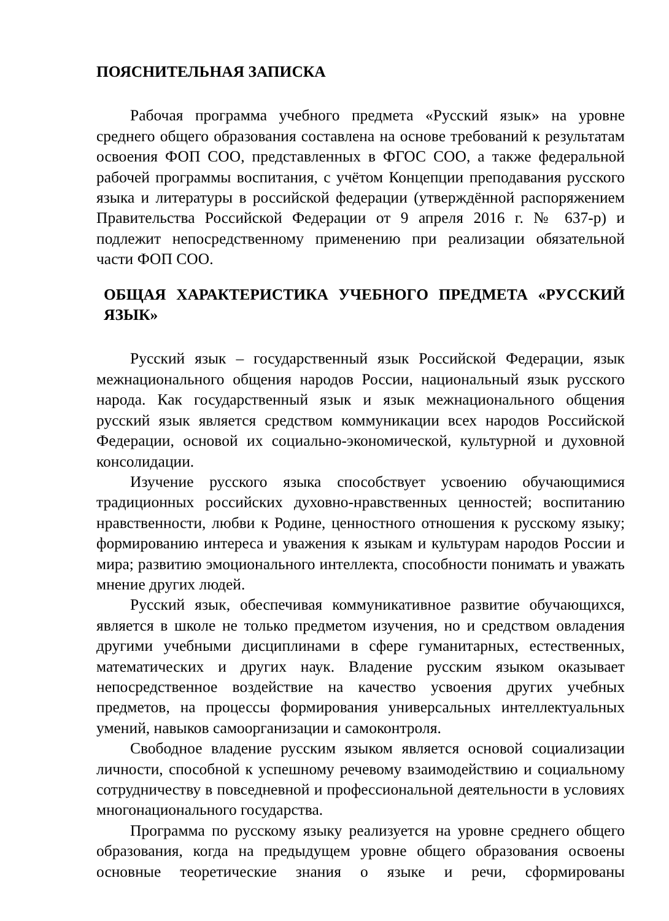ПОЯСНИТЕЛЬНАЯ ЗАПИСКА
Рабочая программа учебного предмета «Русский язык» на уровне среднего общего образования составлена на основе требований к результатам освоения ФОП СОО, представленных в ФГОС СОО, а также федеральной рабочей программы воспитания, с учётом Концепции преподавания русского языка и литературы в российской федерации (утверждённой распоряжением Правительства Российской Федерации от 9 апреля 2016 г. № 637-р) и подлежит непосредственному применению при реализации обязательной части ФОП СОО.
ОБЩАЯ ХАРАКТЕРИСТИКА УЧЕБНОГО ПРЕДМЕТА «РУССКИЙ ЯЗЫК»
Русский язык – государственный язык Российской Федерации, язык межнационального общения народов России, национальный язык русского народа. Как государственный язык и язык межнационального общения русский язык является средством коммуникации всех народов Российской Федерации, основой их социально-экономической, культурной и духовной консолидации.
Изучение русского языка способствует усвоению обучающимися традиционных российских духовно-нравственных ценностей; воспитанию нравственности, любви к Родине, ценностного отношения к русскому языку; формированию интереса и уважения к языкам и культурам народов России и мира; развитию эмоционального интеллекта, способности понимать и уважать мнение других людей.
Русский язык, обеспечивая коммуникативное развитие обучающихся, является в школе не только предметом изучения, но и средством овладения другими учебными дисциплинами в сфере гуманитарных, естественных, математических и других наук. Владение русским языком оказывает непосредственное воздействие на качество усвоения других учебных предметов, на процессы формирования универсальных интеллектуальных умений, навыков самоорганизации и самоконтроля.
Свободное владение русским языком является основой социализации личности, способной к успешному речевому взаимодействию и социальному сотрудничеству в повседневной и профессиональной деятельности в условиях многонационального государства.
Программа по русскому языку реализуется на уровне среднего общего образования, когда на предыдущем уровне общего образования освоены основные теоретические знания о языке и речи, сформированы